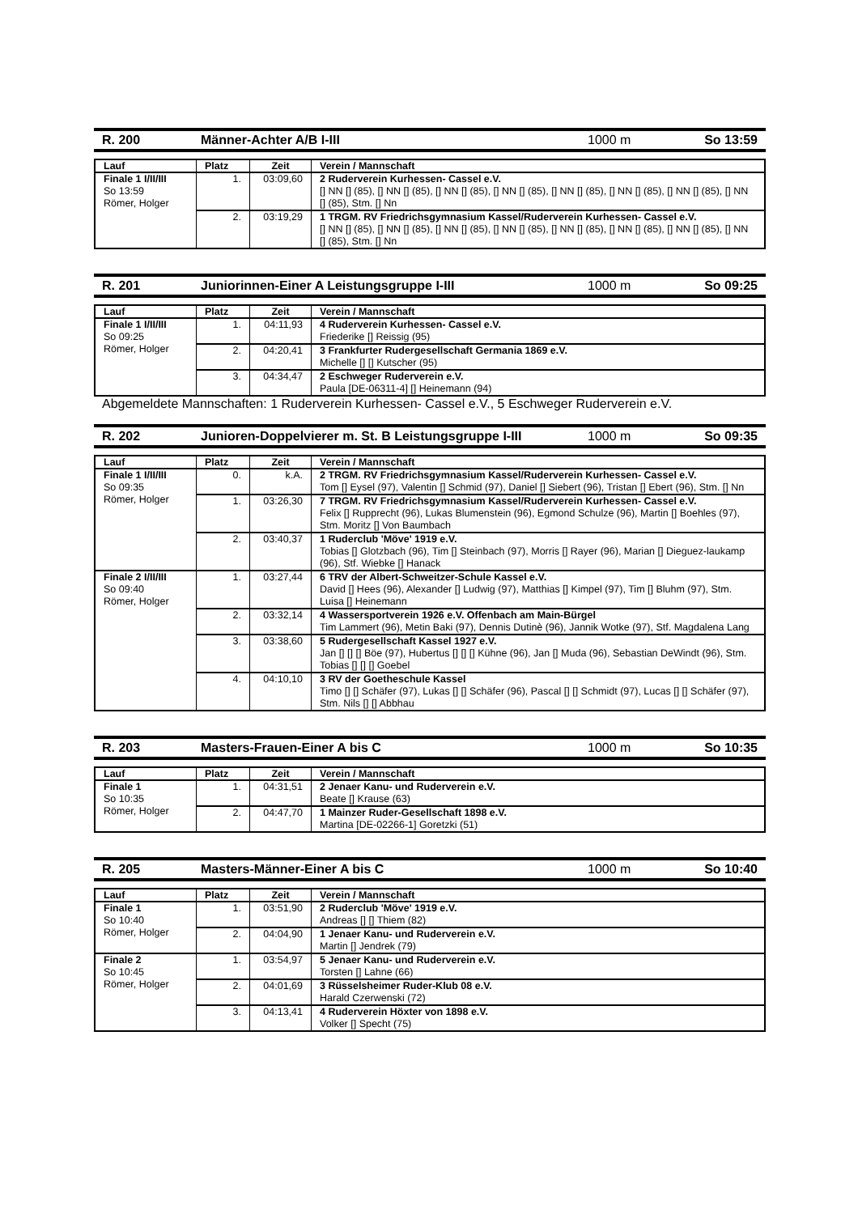R. 200 Männer-Achter A/B I-III 1000 m So 13:59
| Lauf | Platz | Zeit | Verein / Mannschaft |
| --- | --- | --- | --- |
| Finale 1 I/II/III So 13:59 Römer, Holger | 1. | 03:09,60 | 2 Ruderverein Kurhessen- Cassel e.V. [] NN [] (85), [] NN [] (85), [] NN [] (85), [] NN [] (85), [] NN [] (85), [] NN [] (85), [] NN [] (85), [] NN [] (85), Stm. [] Nn |
| | 2. | 03:19,29 | 1 TRGM. RV Friedrichsgymnasium Kassel/Ruderverein Kurhessen- Cassel e.V. [] NN [] (85), [] NN [] (85), [] NN [] (85), [] NN [] (85), [] NN [] (85), [] NN [] (85), [] NN [] (85), [] NN [] (85), Stm. [] Nn |
R. 201 Juniorinnen-Einer A Leistungsgruppe I-III 1000 m So 09:25
| Lauf | Platz | Zeit | Verein / Mannschaft |
| --- | --- | --- | --- |
| Finale 1 I/II/III So 09:25 Römer, Holger | 1. | 04:11,93 | 4 Ruderverein Kurhessen- Cassel e.V. Friederike [] Reissig (95) |
| | 2. | 04:20,41 | 3 Frankfurter Rudergesellschaft Germania 1869 e.V. Michelle [] [] Kutscher (95) |
| | 3. | 04:34,47 | 2 Eschweger Ruderverein e.V. Paula [DE-06311-4] [] Heinemann (94) |
Abgemeldete Mannschaften: 1 Ruderverein Kurhessen- Cassel e.V., 5 Eschweger Ruderverein e.V.
R. 202 Junioren-Doppelvierer m. St. B Leistungsgruppe I-III 1000 m So 09:35
| Lauf | Platz | Zeit | Verein / Mannschaft |
| --- | --- | --- | --- |
| Finale 1 I/II/III So 09:35 Römer, Holger | 0. | k.A. | 2 TRGM. RV Friedrichsgymnasium Kassel/Ruderverein Kurhessen- Cassel e.V. Tom [] Eysel (97), Valentin [] Schmid (97), Daniel [] Siebert (96), Tristan [] Ebert (96), Stm. [] Nn |
| | 1. | 03:26,30 | 7 TRGM. RV Friedrichsgymnasium Kassel/Ruderverein Kurhessen- Cassel e.V. Felix [] Rupprecht (96), Lukas Blumenstein (96), Egmond Schulze (96), Martin [] Boehles (97), Stm. Moritz [] Von Baumbach |
| | 2. | 03:40,37 | 1 Ruderclub 'Möve' 1919 e.V. Tobias [] Glotzbach (96), Tim [] Steinbach (97), Morris [] Rayer (96), Marian [] Dieguez-laukamp (96), Stf. Wiebke [] Hanack |
| Finale 2 I/II/III So 09:40 Römer, Holger | 1. | 03:27,44 | 6 TRV der Albert-Schweitzer-Schule Kassel e.V. David [] Hees (96), Alexander [] Ludwig (97), Matthias [] Kimpel (97), Tim [] Bluhm (97), Stm. Luisa [] Heinemann |
| | 2. | 03:32,14 | 4 Wassersportverein 1926 e.V. Offenbach am Main-Bürgel Tim Lammert (96), Metin Baki (97), Dennis Dutinè (96), Jannik Wotke (97), Stf. Magdalena Lang |
| | 3. | 03:38,60 | 5 Rudergesellschaft Kassel 1927 e.V. Jan [] [] [] Böe (97), Hubertus [] [] [] Kühne (96), Jan [] Muda (96), Sebastian DeWindt (96), Stm. Tobias [] [] [] Goebel |
| | 4. | 04:10,10 | 3 RV der Goetheschule Kassel Timo [] [] Schäfer (97), Lukas [] [] Schäfer (96), Pascal [] [] Schmidt (97), Lucas [] [] Schäfer (97), Stm. Nils [] [] Abbhau |
R. 203 Masters-Frauen-Einer A bis C 1000 m So 10:35
| Lauf | Platz | Zeit | Verein / Mannschaft |
| --- | --- | --- | --- |
| Finale 1 So 10:35 Römer, Holger | 1. | 04:31,51 | 2 Jenaer Kanu- und Ruderverein e.V. Beate [] Krause (63) |
| | 2. | 04:47,70 | 1 Mainzer Ruder-Gesellschaft 1898 e.V. Martina [DE-02266-1] Goretzki (51) |
R. 205 Masters-Männer-Einer A bis C 1000 m So 10:40
| Lauf | Platz | Zeit | Verein / Mannschaft |
| --- | --- | --- | --- |
| Finale 1 So 10:40 Römer, Holger | 1. | 03:51,90 | 2 Ruderclub 'Möve' 1919 e.V. Andreas [] [] Thiem (82) |
| | 2. | 04:04,90 | 1 Jenaer Kanu- und Ruderverein e.V. Martin [] Jendrek (79) |
| Finale 2 So 10:45 Römer, Holger | 1. | 03:54,97 | 5 Jenaer Kanu- und Ruderverein e.V. Torsten [] Lahne (66) |
| | 2. | 04:01,69 | 3 Rüsselsheimer Ruder-Klub 08 e.V. Harald Czerwenski (72) |
| | 3. | 04:13,41 | 4 Ruderverein Höxter von 1898 e.V. Volker [] Specht (75) |